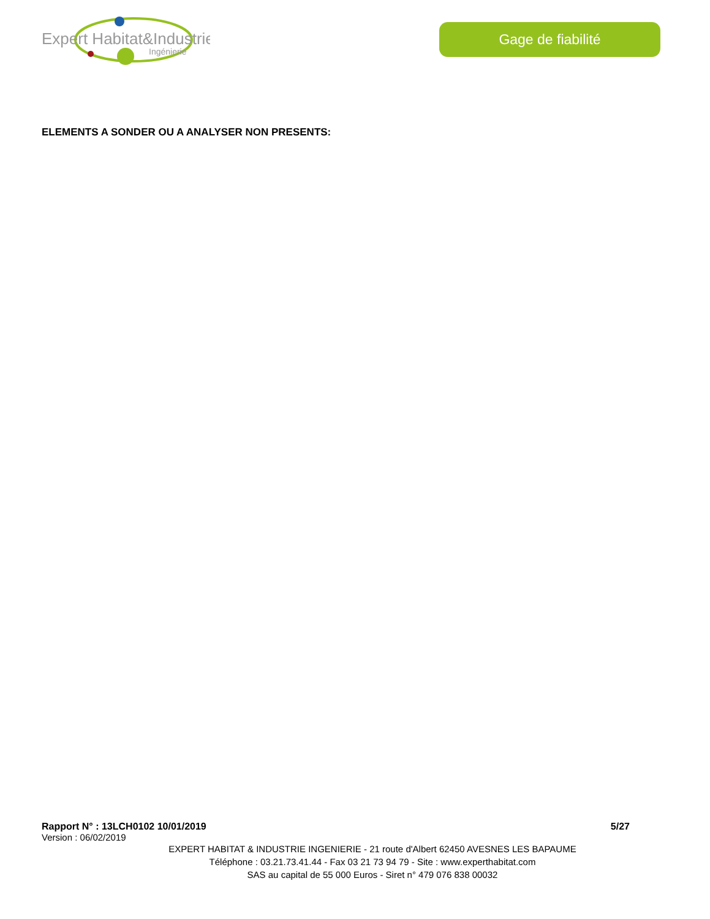Expert Habitat&Industrie
Ingénierie
Gage de fiabilité
ELEMENTS A SONDER OU A ANALYSER NON PRESENTS:
Rapport N° : 13LCH0102 10/01/2019 5/27
Version : 06/02/2019
EXPERT HABITAT & INDUSTRIE INGENIERIE - 21 route d'Albert 62450 AVESNES LES BAPAUME
Téléphone : 03.21.73.41.44 - Fax 03 21 73 94 79 - Site : www.experthabitat.com
SAS au capital de 55 000 Euros - Siret n° 479 076 838 00032